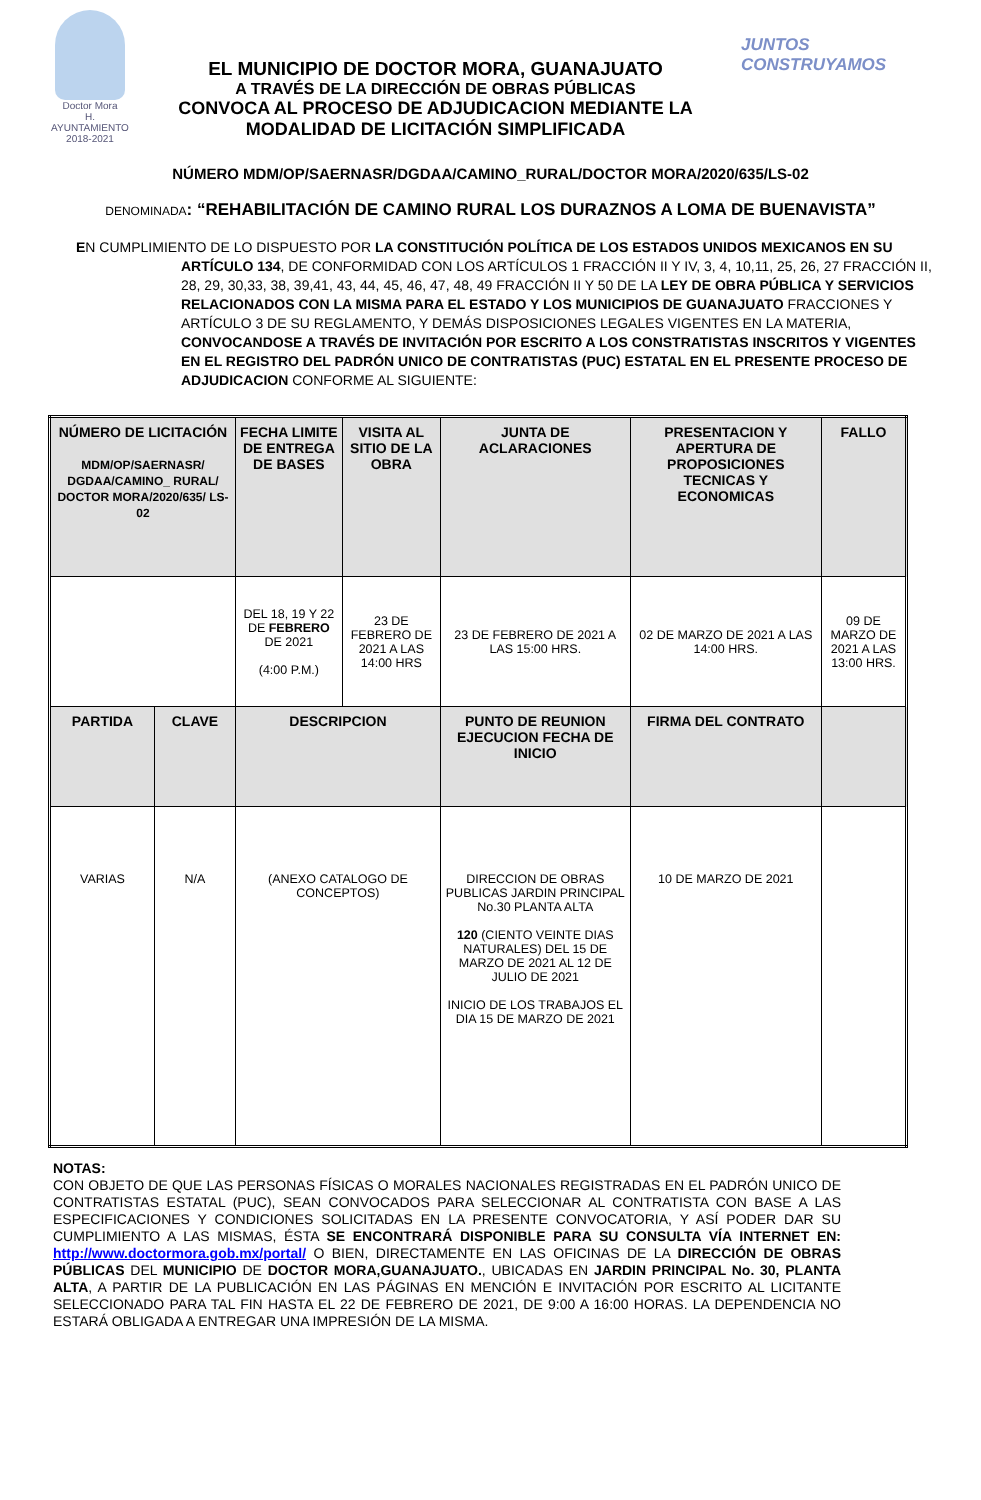Doctor Mora
H. AYUNTAMIENTO 2018-2021
EL MUNICIPIO DE DOCTOR MORA, GUANAJUATO
A TRAVÉS DE LA DIRECCIÓN DE OBRAS PÚBLICAS
CONVOCA AL PROCESO DE ADJUDICACION MEDIANTE LA
MODALIDAD DE LICITACIÓN SIMPLIFICADA
JUNTOS
CONSTRUYAMOS
NÚMERO MDM/OP/SAERNASR/DGDAA/CAMINO_RURAL/DOCTOR MORA/2020/635/LS-02
DENOMINADA: “REHABILITACIÓN DE CAMINO RURAL LOS DURAZNOS A LOMA DE BUENAVISTA”
EN CUMPLIMIENTO DE LO DISPUESTO POR LA CONSTITUCIÓN POLÍTICA DE LOS ESTADOS UNIDOS MEXICANOS EN SU
ARTÍCULO 134, DE CONFORMIDAD CON LOS ARTÍCULOS 1 FRACCIÓN II Y IV, 3, 4, 10,11, 25, 26, 27 FRACCIÓN II, 28, 29, 30,33, 38, 39,41, 43, 44, 45, 46, 47, 48, 49 FRACCIÓN II Y 50 DE LA LEY DE OBRA PÚBLICA Y SERVICIOS RELACIONADOS CON LA MISMA PARA EL ESTADO Y LOS MUNICIPIOS DE GUANAJUATO FRACCIONES Y ARTÍCULO 3 DE SU REGLAMENTO, Y DEMÁS DISPOSICIONES LEGALES VIGENTES EN LA MATERIA, CONVOCANDOSE A TRAVÉS DE INVITACIÓN POR ESCRITO A LOS CONSTRATISTAS INSCRITOS Y VIGENTES EN EL REGISTRO DEL PADRÓN UNICO DE CONTRATISTAS (PUC) ESTATAL EN EL PRESENTE PROCESO DE ADJUDICACION CONFORME AL SIGUIENTE:
| NÚMERO DE LICITACIÓN MDM/OP/SAERNASR/ DGDAA/CAMINO_ RURAL/ DOCTOR MORA/2020/635/ LS-02 | | FECHA LIMITE DE ENTREGA DE BASES | VISITA AL SITIO DE LA OBRA | JUNTA DE ACLARACIONES | PRESENTACION Y APERTURA DE PROPOSICIONES TECNICAS Y ECONOMICAS | FALLO |
| --- | --- | --- | --- | --- | --- | --- |
| | | DEL 18, 19 Y 22 DE FEBRERO DE 2021 (4:00 P.M.) | 23 DE FEBRERO DE 2021 A LAS 14:00 HRS | 23 DE FEBRERO DE 2021 A LAS 15:00 HRS. | 02 DE MARZO DE 2021 A LAS 14:00 HRS. | 09 DE MARZO DE 2021 A LAS 13:00 HRS. |
| PARTIDA | CLAVE | DESCRIPCION | | PUNTO DE REUNION EJECUCION FECHA DE INICIO | FIRMA DEL CONTRATO | |
| VARIAS | N/A | (ANEXO CATALOGO DE CONCEPTOS) | | DIRECCION DE OBRAS PUBLICAS JARDIN PRINCIPAL No.30 PLANTA ALTA 120 (CIENTO VEINTE DIAS NATURALES) DEL 15 DE MARZO DE 2021 AL 12 DE JULIO DE 2021 INICIO DE LOS TRABAJOS EL DIA 15 DE MARZO DE 2021 | 10 DE MARZO DE 2021 | |
NOTAS:
CON OBJETO DE QUE LAS PERSONAS FÍSICAS O MORALES NACIONALES REGISTRADAS EN EL PADRÓN UNICO DE CONTRATISTAS ESTATAL (PUC), SEAN CONVOCADOS PARA SELECCIONAR AL CONTRATISTA CON BASE A LAS ESPECIFICACIONES Y CONDICIONES SOLICITADAS EN LA PRESENTE CONVOCATORIA, Y ASÍ PODER DAR SU CUMPLIMIENTO A LAS MISMAS, ÉSTA SE ENCONTRARÁ DISPONIBLE PARA SU CONSULTA VÍA INTERNET EN: http://www.doctormora.gob.mx/portal/ O BIEN, DIRECTAMENTE EN LAS OFICINAS DE LA DIRECCIÓN DE OBRAS PÚBLICAS DEL MUNICIPIO DE DOCTOR MORA,GUANAJUATO., UBICADAS EN JARDIN PRINCIPAL No. 30, PLANTA ALTA, A PARTIR DE LA PUBLICACIÓN EN LAS PÁGINAS EN MENCIÓN E INVITACIÓN POR ESCRITO AL LICITANTE SELECCIONADO PARA TAL FIN HASTA EL 22 DE FEBRERO DE 2021, DE 9:00 A 16:00 HORAS. LA DEPENDENCIA NO ESTARÁ OBLIGADA A ENTREGAR UNA IMPRESIÓN DE LA MISMA.